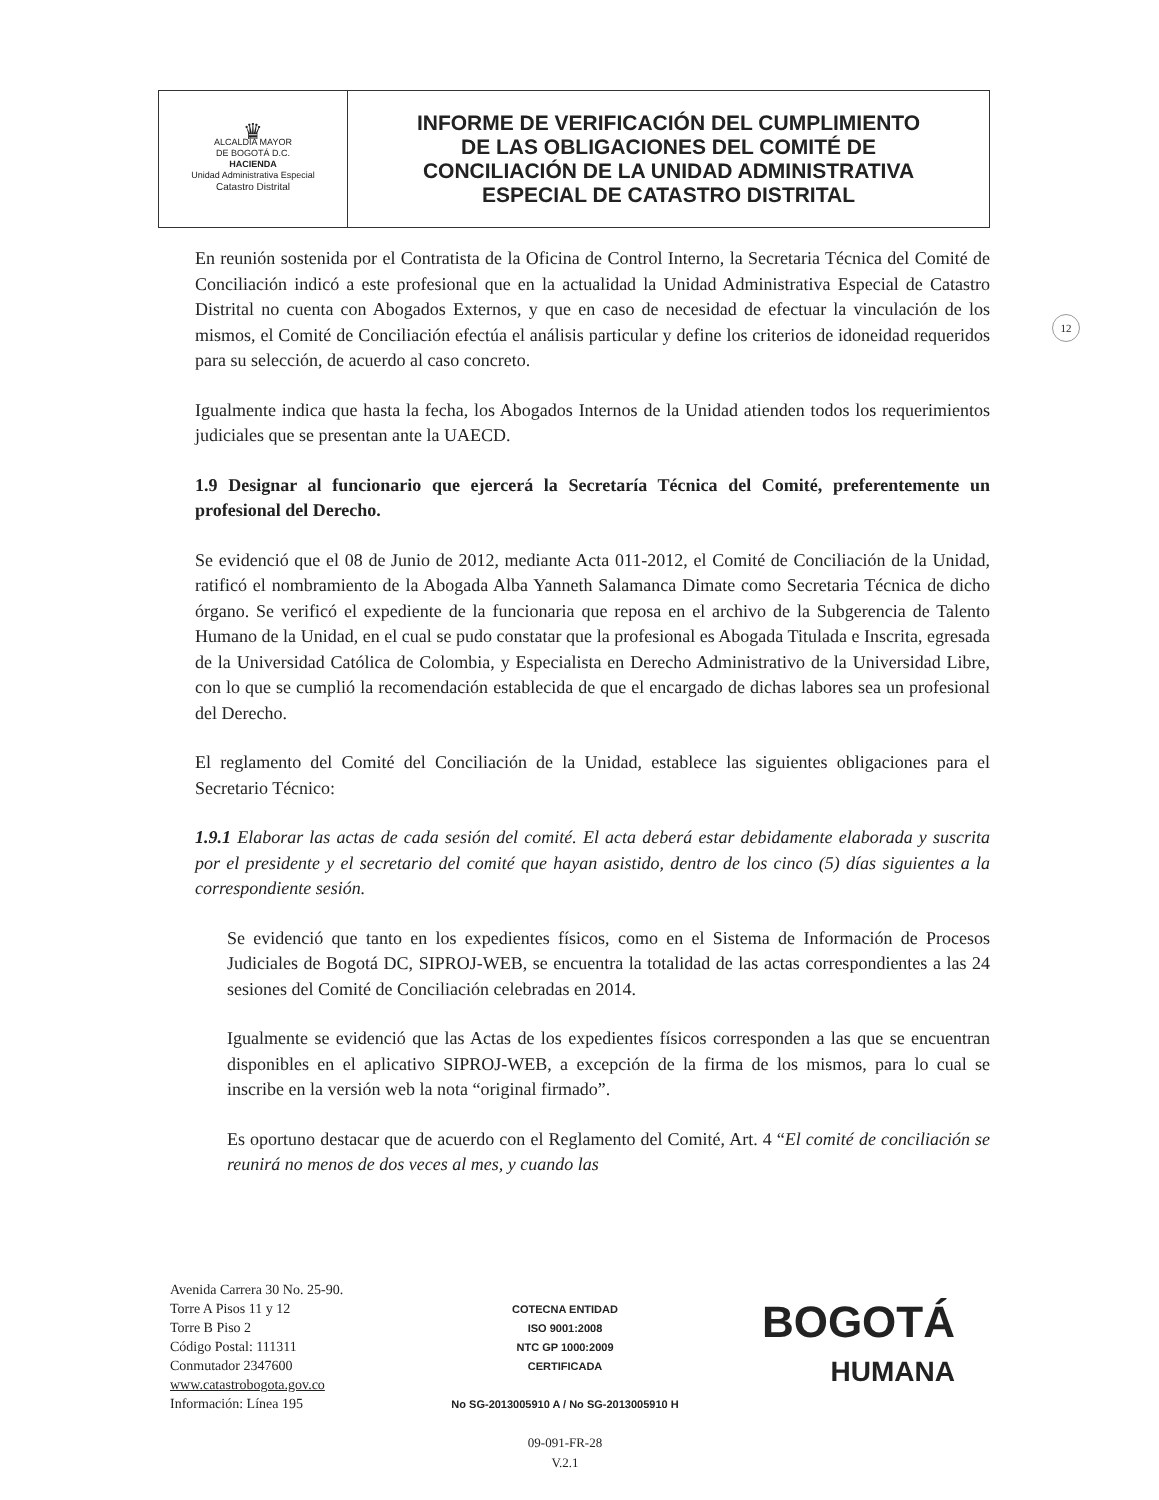| ♛ ALCALDÍA MAYOR DE BOGOTÁ D.C. HACIENDA Unidad Administrativa Especial Catastro Distrital | INFORME DE VERIFICACIÓN DEL CUMPLIMIENTO DE LAS OBLIGACIONES DEL COMITÉ DE CONCILIACIÓN DE LA UNIDAD ADMINISTRATIVA ESPECIAL DE CATASTRO DISTRITAL |
12
En reunión sostenida por el Contratista de la Oficina de Control Interno, la Secretaria Técnica del Comité de Conciliación indicó a este profesional que en la actualidad la Unidad Administrativa Especial de Catastro Distrital no cuenta con Abogados Externos, y que en caso de necesidad de efectuar la vinculación de los mismos, el Comité de Conciliación efectúa el análisis particular y define los criterios de idoneidad requeridos para su selección, de acuerdo al caso concreto.
Igualmente indica que hasta la fecha, los Abogados Internos de la Unidad atienden todos los requerimientos judiciales que se presentan ante la UAECD.
1.9 Designar al funcionario que ejercerá la Secretaría Técnica del Comité, preferentemente un profesional del Derecho.
Se evidenció que el 08 de Junio de 2012, mediante Acta 011-2012, el Comité de Conciliación de la Unidad, ratificó el nombramiento de la Abogada Alba Yanneth Salamanca Dimate como Secretaria Técnica de dicho órgano. Se verificó el expediente de la funcionaria que reposa en el archivo de la Subgerencia de Talento Humano de la Unidad, en el cual se pudo constatar que la profesional es Abogada Titulada e Inscrita, egresada de la Universidad Católica de Colombia, y Especialista en Derecho Administrativo de la Universidad Libre, con lo que se cumplió la recomendación establecida de que el encargado de dichas labores sea un profesional del Derecho.
El reglamento del Comité del Conciliación de la Unidad, establece las siguientes obligaciones para el Secretario Técnico:
1.9.1 Elaborar las actas de cada sesión del comité. El acta deberá estar debidamente elaborada y suscrita por el presidente y el secretario del comité que hayan asistido, dentro de los cinco (5) días siguientes a la correspondiente sesión.
Se evidenció que tanto en los expedientes físicos, como en el Sistema de Información de Procesos Judiciales de Bogotá DC, SIPROJ-WEB, se encuentra la totalidad de las actas correspondientes a las 24 sesiones del Comité de Conciliación celebradas en 2014.
Igualmente se evidenció que las Actas de los expedientes físicos corresponden a las que se encuentran disponibles en el aplicativo SIPROJ-WEB, a excepción de la firma de los mismos, para lo cual se inscribe en la versión web la nota “original firmado”.
Es oportuno destacar que de acuerdo con el Reglamento del Comité, Art. 4 “El comité de conciliación se reunirá no menos de dos veces al mes, y cuando las
Avenida Carrera 30 No. 25-90.
Torre A Pisos 11 y 12
Torre B Piso 2
Código Postal: 111311
Conmutador 2347600
www.catastrobogota.gov.co
Información: Línea 195
COTECNA ENTIDAD
ISO 9001:2008
NTC GP 1000:2009
CERTIFICADA
No SG-2013005910 A / No SG-2013005910 H
09-091-FR-28
V.2.1
BOGOTÁ
HUMANA